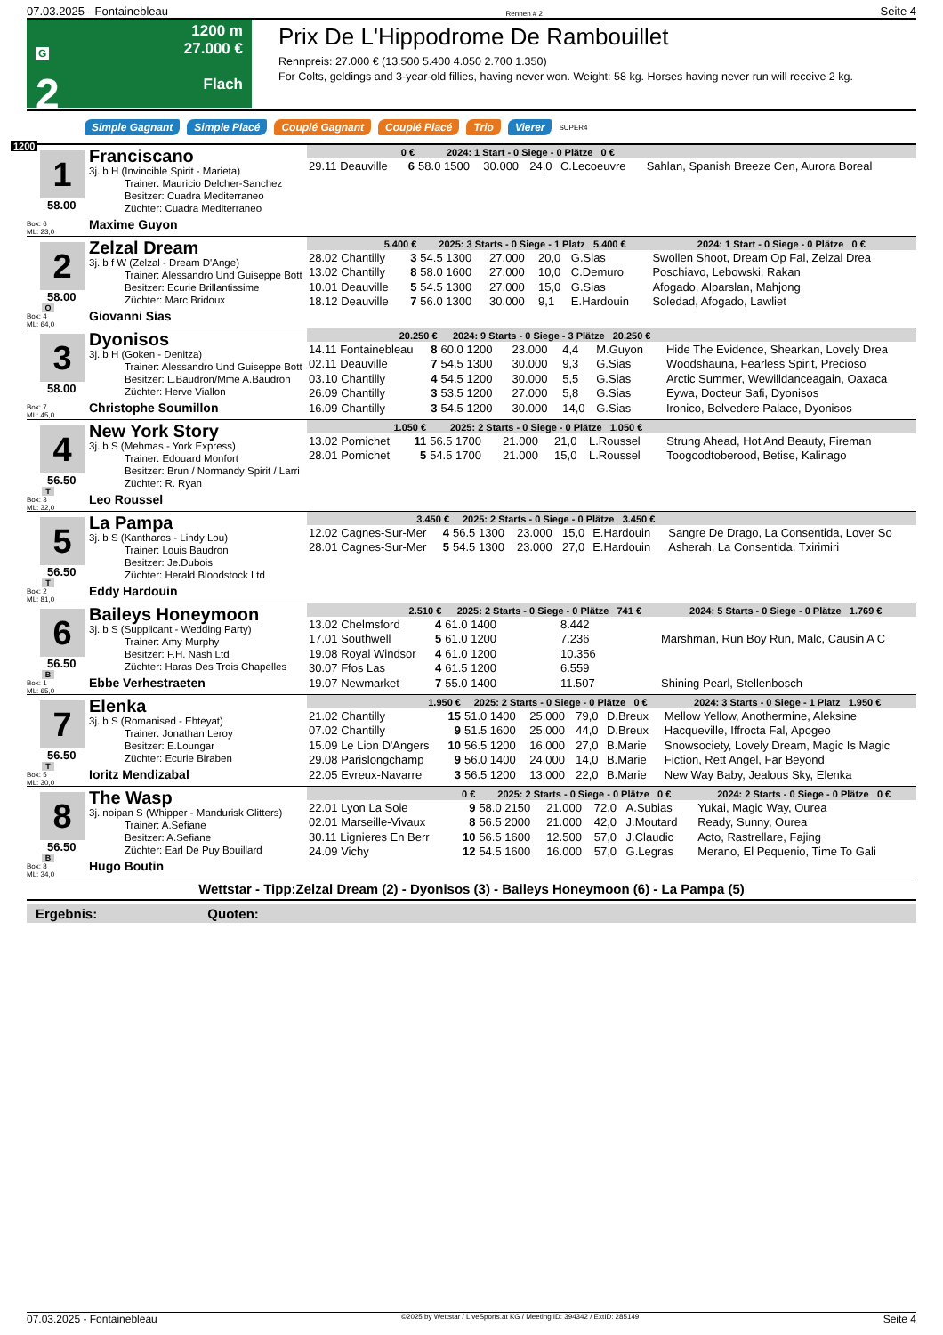07.03.2025 - Fontainebleau Rennen # 2 Seite 4
G
2
14:35
1200 m
27.000 €
Flach
Prix De L'Hippodrome De Rambouillet
Rennpreis: 27.000 € (13.500 5.400 4.050 2.700 1.350)
For Colts, geldings and 3-year-old fillies, having never won. Weight: 58 kg. Horses having never run will receive 2 kg.
Simple Gagnant Simple Placé Couplé Gagnant Couplé Placé Trio Vierer SUPER4
1200
1
58.00
Box: 6
ML: 23,0
Franciscano
3j. b H (Invincible Spirit - Marieta)
Trainer: Mauricio Delcher-Sanchez
Besitzer: Cuadra Mediterraneo
Züchter: Cuadra Mediterraneo
Maxime Guyon
| 0 € | | 2024: 1 Start - 0 Siege - 0 Plätze 0 € | | | | | |
| --- | --- | --- | --- | --- | --- | --- | --- |
| 29.11 Deauville | 6 | 58.0 1500 | 30.000 | 24,0 | C.Lecoeuvre | | Sahlan, Spanish Breeze Cen, Aurora Boreal |
2
58.00
O
Box: 4
ML: 64,0
Zelzal Dream
3j. b f W (Zelzal - Dream D'Ange)
Trainer: Alessandro Und Guiseppe Bott
Besitzer: Ecurie Brillantissime
Züchter: Marc Bridoux
Giovanni Sias
| 5.400 € | | 2025: 3 Starts - 0 Siege - 1 Platz 5.400 € | | | | 2024: 1 Start - 0 Siege - 0 Plätze 0 € | |
| --- | --- | --- | --- | --- | --- | --- | --- |
| 28.02 Chantilly | 3 | 54.5 1300 | 27.000 | 20,0 | G.Sias | | Swollen Shoot, Dream Op Fal, Zelzal Drea |
| 13.02 Chantilly | 8 | 58.0 1600 | 27.000 | 10,0 | C.Demuro | | Poschiavo, Lebowski, Rakan |
| 10.01 Deauville | 5 | 54.5 1300 | 27.000 | 15,0 | G.Sias | | Afogado, Alparslan, Mahjong |
| 18.12 Deauville | 7 | 56.0 1300 | 30.000 | 9,1 | E.Hardouin | | Soledad, Afogado, Lawliet |
3
58.00
Box: 7
ML: 45,0
Dyonisos
3j. b H (Goken - Denitza)
Trainer: Alessandro Und Guiseppe Bott
Besitzer: L.Baudron/Mme A.Baudron
Züchter: Herve Viallon
Christophe Soumillon
| 20.250 € | | 2024: 9 Starts - 0 Siege - 3 Plätze 20.250 € | | | | | |
| --- | --- | --- | --- | --- | --- | --- | --- |
| 14.11 Fontainebleau | 8 | 60.0 1200 | 23.000 | 4,4 | M.Guyon | | Hide The Evidence, Shearkan, Lovely Drea |
| 02.11 Deauville | 7 | 54.5 1300 | 30.000 | 9,3 | G.Sias | | Woodshauna, Fearless Spirit, Precioso |
| 03.10 Chantilly | 4 | 54.5 1200 | 30.000 | 5,5 | G.Sias | | Arctic Summer, Wewilldanceagain, Oaxaca |
| 26.09 Chantilly | 3 | 53.5 1200 | 27.000 | 5,8 | G.Sias | | Eywa, Docteur Safi, Dyonisos |
| 16.09 Chantilly | 3 | 54.5 1200 | 30.000 | 14,0 | G.Sias | | Ironico, Belvedere Palace, Dyonisos |
4
56.50
T
Box: 3
ML: 32,0
New York Story
3j. b S (Mehmas - York Express)
Trainer: Edouard Monfort
Besitzer: Brun / Normandy Spirit / Larri
Züchter: R. Ryan
Leo Roussel
| 1.050 € | | 2025: 2 Starts - 0 Siege - 0 Plätze 1.050 € | | | | | |
| --- | --- | --- | --- | --- | --- | --- | --- |
| 13.02 Pornichet | 11 | 56.5 1700 | 21.000 | 21,0 | L.Roussel | | Strung Ahead, Hot And Beauty, Fireman |
| 28.01 Pornichet | 5 | 54.5 1700 | 21.000 | 15,0 | L.Roussel | | Toogoodtoberood, Betise, Kalinago |
5
56.50
T
Box: 2
ML: 81,0
La Pampa
3j. b S (Kantharos - Lindy Lou)
Trainer: Louis Baudron
Besitzer: Je.Dubois
Züchter: Herald Bloodstock Ltd
Eddy Hardouin
| 3.450 € | | 2025: 2 Starts - 0 Siege - 0 Plätze 3.450 € | | | | | |
| --- | --- | --- | --- | --- | --- | --- | --- |
| 12.02 Cagnes-Sur-Mer | 4 | 56.5 1300 | 23.000 | 15,0 | E.Hardouin | | Sangre De Drago, La Consentida, Lover So |
| 28.01 Cagnes-Sur-Mer | 5 | 54.5 1300 | 23.000 | 27,0 | E.Hardouin | | Asherah, La Consentida, Txirimiri |
6
56.50
B
Box: 1
ML: 65,0
Baileys Honeymoon
3j. b S (Supplicant - Wedding Party)
Trainer: Amy Murphy
Besitzer: F.H. Nash Ltd
Züchter: Haras Des Trois Chapelles
Ebbe Verhestraeten
| 2.510 € | | 2025: 2 Starts - 0 Siege - 0 Plätze 741 € | | | | 2024: 5 Starts - 0 Siege - 0 Plätze 1.769 € | |
| --- | --- | --- | --- | --- | --- | --- | --- |
| 13.02 Chelmsford | 4 | 61.0 1400 | 8.442 | | | | |
| 17.01 Southwell | 5 | 61.0 1200 | 7.236 | | | | Marshman, Run Boy Run, Malc, Causin A C |
| 19.08 Royal Windsor | 4 | 61.0 1200 | 10.356 | | | | |
| 30.07 Ffos Las | 4 | 61.5 1200 | 6.559 | | | | |
| 19.07 Newmarket | 7 | 55.0 1400 | 11.507 | | | | Shining Pearl, Stellenbosch |
7
56.50
T
Box: 5
ML: 30,0
Elenka
3j. b S (Romanised - Ehteyat)
Trainer: Jonathan Leroy
Besitzer: E.Loungar
Züchter: Ecurie Biraben
Ioritz Mendizabal
| 1.950 € | | 2025: 2 Starts - 0 Siege - 0 Plätze 0 € | | | | 2024: 3 Starts - 0 Siege - 1 Platz 1.950 € | |
| --- | --- | --- | --- | --- | --- | --- | --- |
| 21.02 Chantilly | 15 | 51.0 1400 | 25.000 | 79,0 | D.Breux | | Mellow Yellow, Anothermine, Aleksine |
| 07.02 Chantilly | 9 | 51.5 1600 | 25.000 | 44,0 | D.Breux | | Hacqueville, Iffrocta Fal, Apogeo |
| 15.09 Le Lion D'Angers | 10 | 56.5 1200 | 16.000 | 27,0 | B.Marie | | Snowsociety, Lovely Dream, Magic Is Magic |
| 29.08 Parislongchamp | 9 | 56.0 1400 | 24.000 | 14,0 | B.Marie | | Fiction, Rett Angel, Far Beyond |
| 22.05 Evreux-Navarre | 3 | 56.5 1200 | 13.000 | 22,0 | B.Marie | | New Way Baby, Jealous Sky, Elenka |
8
56.50
B
Box: 8
ML: 34,0
The Wasp
3j. noipan S (Whipper - Mandurisk Glitters)
Trainer: A.Sefiane
Besitzer: A.Sefiane
Züchter: Earl De Puy Bouillard
Hugo Boutin
| 0 € | | 2025: 2 Starts - 0 Siege - 0 Plätze 0 € | | | | 2024: 2 Starts - 0 Siege - 0 Plätze 0 € | |
| --- | --- | --- | --- | --- | --- | --- | --- |
| 22.01 Lyon La Soie | 9 | 58.0 2150 | 21.000 | 72,0 | A.Subias | | Yukai, Magic Way, Ourea |
| 02.01 Marseille-Vivaux | 8 | 56.5 2000 | 21.000 | 42,0 | J.Moutard | | Ready, Sunny, Ourea |
| 30.11 Lignieres En Berr | 10 | 56.5 1600 | 12.500 | 57,0 | J.Claudic | | Acto, Rastrellare, Fajing |
| 24.09 Vichy | 12 | 54.5 1600 | 16.000 | 57,0 | G.Legras | | Merano, El Pequenio, Time To Gali |
Wettstar - Tipp:Zelzal Dream (2) - Dyonisos (3) - Baileys Honeymoon (6) - La Pampa (5)
Ergebnis: Quoten:
07.03.2025 - Fontainebleau ©2025 by Wettstar / LiveSports.at KG / Meeting ID: 394342 / ExtID: 285149 Seite 4